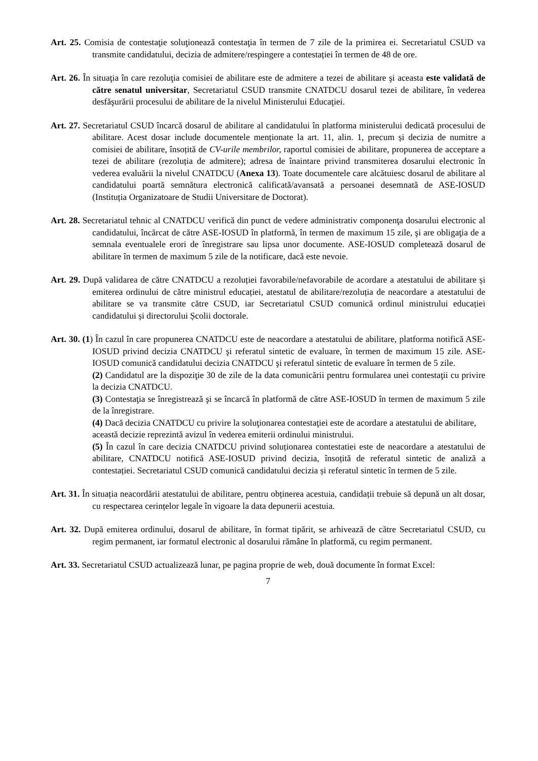Art. 25. Comisia de contestaţie soluţionează contestaţia în termen de 7 zile de la primirea ei. Secretariatul CSUD va transmite candidatului, decizia de admitere/respingere a contestației în termen de 48 de ore.
Art. 26. În situaţia în care rezoluţia comisiei de abilitare este de admitere a tezei de abilitare şi aceasta este validată de către senatul universitar, Secretariatul CSUD transmite CNATDCU dosarul tezei de abilitare, în vederea desfăşurării procesului de abilitare de la nivelul Ministerului Educaţiei.
Art. 27. Secretariatul CSUD încarcă dosarul de abilitare al candidatului în platforma ministerului dedicată procesului de abilitare. Acest dosar include documentele menționate la art. 11, alin. 1, precum și decizia de numitre a comisiei de abilitare, însoțită de CV-urile membrilor, raportul comisiei de abilitare, propunerea de acceptare a tezei de abilitare (rezoluția de admitere); adresa de înaintare privind transmiterea dosarului electronic în vederea evaluării la nivelul CNATDCU (Anexa 13). Toate documentele care alcătuiesc dosarul de abilitare al candidatului poartă semnătura electronică calificată/avansată a persoanei desemnată de ASE-IOSUD (Instituția Organizatoare de Studii Universitare de Doctorat).
Art. 28. Secretariatul tehnic al CNATDCU verifică din punct de vedere administrativ componenţa dosarului electronic al candidatului, încărcat de către ASE-IOSUD în platformă, în termen de maximum 15 zile, şi are obligaţia de a semnala eventualele erori de înregistrare sau lipsa unor documente. ASE-IOSUD completează dosarul de abilitare în termen de maximum 5 zile de la notificare, dacă este nevoie.
Art. 29. După validarea de către CNATDCU a rezoluției favorabile/nefavorabile de acordare a atestatului de abilitare și emiterea ordinului de către ministrul educației, atestatul de abilitare/rezoluția de neacordare a atestatului de abilitare se va transmite către CSUD, iar Secretariatul CSUD comunică ordinul ministrului educației candidatului și directorului Școlii doctorale.
Art. 30. (1) În cazul în care propunerea CNATDCU este de neacordare a atestatului de abilitare, platforma notifică ASE-IOSUD privind decizia CNATDCU şi referatul sintetic de evaluare, în termen de maximum 15 zile. ASE-IOSUD comunică candidatului decizia CNATDCU şi referatul sintetic de evaluare în termen de 5 zile.
(2) Candidatul are la dispoziţie 30 de zile de la data comunicării pentru formularea unei contestaţii cu privire la decizia CNATDCU.
(3) Contestaţia se înregistrează şi se încarcă în platformă de către ASE-IOSUD în termen de maximum 5 zile de la înregistrare.
(4) Dacă decizia CNATDCU cu privire la soluţionarea contestaţiei este de acordare a atestatului de abilitare, această decizie reprezintă avizul în vederea emiterii ordinului ministrului.
(5) În cazul în care decizia CNATDCU privind soluționarea contestatiei este de neacordare a atestatului de abilitare, CNATDCU notifică ASE-IOSUD privind decizia, însoțită de referatul sintetic de analiză a contestației. Secretariatul CSUD comunică candidatului decizia și referatul sintetic în termen de 5 zile.
Art. 31. În situația neacordării atestatului de abilitare, pentru obținerea acestuia, candidații trebuie să depună un alt dosar, cu respectarea cerințelor legale în vigoare la data depunerii acestuia.
Art. 32. După emiterea ordinului, dosarul de abilitare, în format tipărit, se arhivează de către Secretariatul CSUD, cu regim permanent, iar formatul electronic al dosarului rămâne în platformă, cu regim permanent.
Art. 33. Secretariatul CSUD actualizează lunar, pe pagina proprie de web, două documente în format Excel:
7